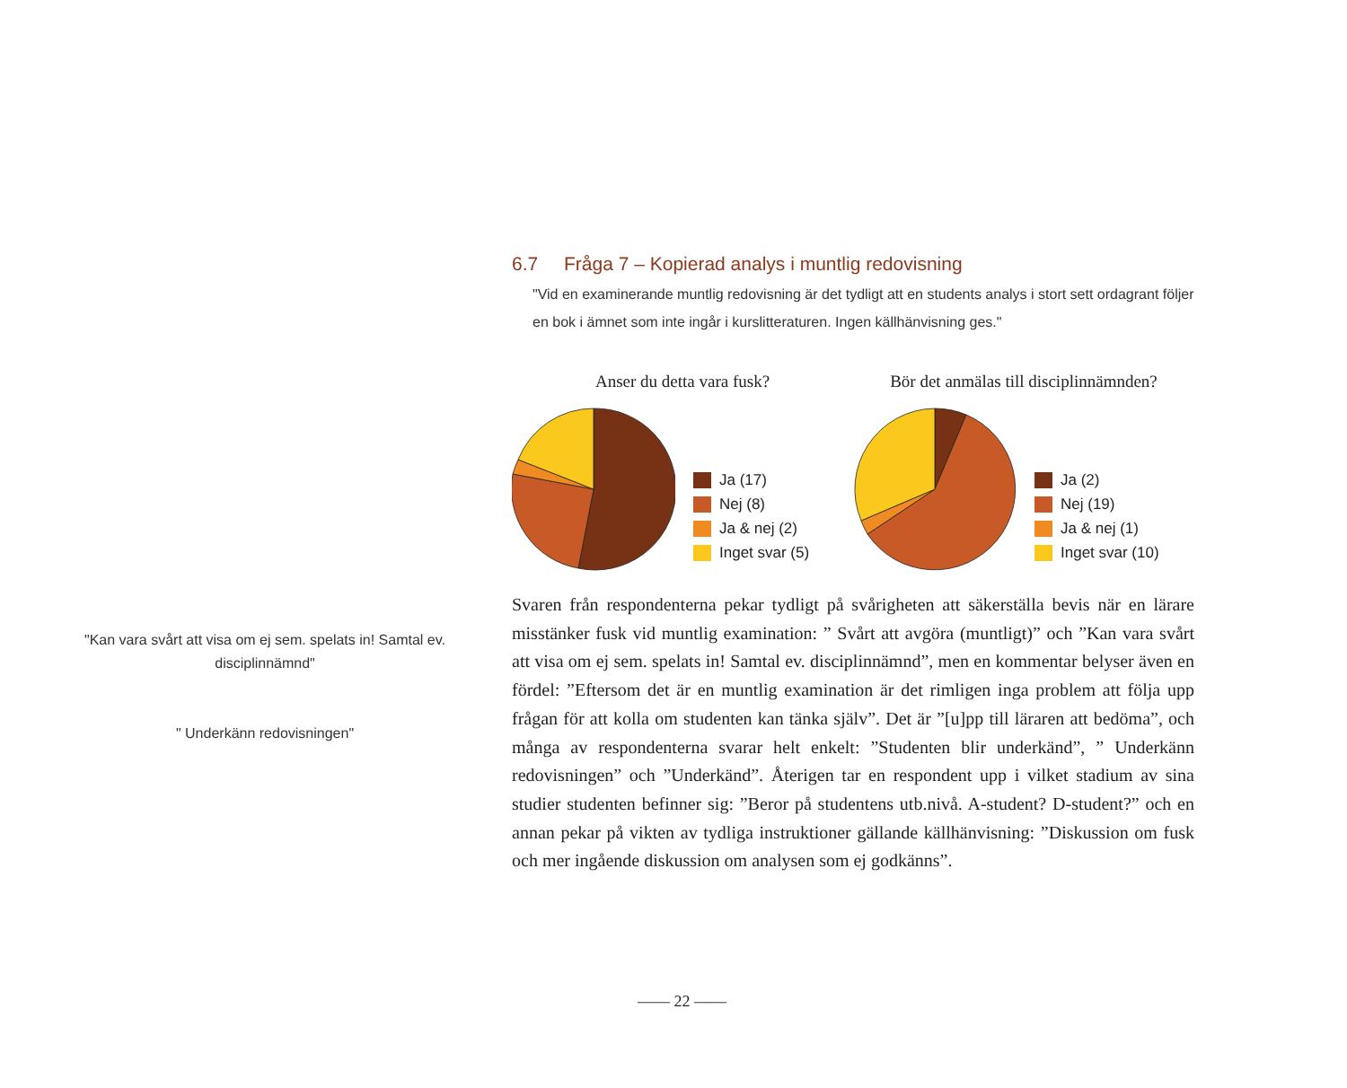"Kan vara svårt att visa om ej sem. spelats in! Samtal ev. disciplinnämnd"
" Underkänn redovisningen"
6.7 Fråga 7 – Kopierad analys i muntlig redovisning
"Vid en examinerande muntlig redovisning är det tydligt att en students analys i stort sett ordagrant följer en bok i ämnet som inte ingår i kurslitteraturen. Ingen källhänvisning ges."
Anser du detta vara fusk?
Ja (17)
Nej (8)
Ja & nej (2)
Inget svar (5)
Bör det anmälas till disciplinnämnden?
Ja (2)
Nej (19)
Ja & nej (1)
Inget svar (10)
Svaren från respondenterna pekar tydligt på svårigheten att säkerställa bevis när en lärare misstänker fusk vid muntlig examination: ” Svårt att avgöra (muntligt)” och ”Kan vara svårt att visa om ej sem. spelats in! Samtal ev. disciplinnämnd”, men en kommentar belyser även en fördel: ”Eftersom det är en muntlig examination är det rimligen inga problem att följa upp frågan för att kolla om studenten kan tänka själv”. Det är ”[u]pp till läraren att bedöma”, och många av respondenterna svarar helt enkelt: ”Studenten blir underkänd”, ” Underkänn redovisningen” och ”Underkänd”. Återigen tar en respondent upp i vilket stadium av sina studier studenten befinner sig: ”Beror på studentens utb.nivå. A-student? D-student?” och en annan pekar på vikten av tydliga instruktioner gällande källhänvisning: ”Diskussion om fusk och mer ingående diskussion om analysen som ej godkänns”.
—— 22 ——